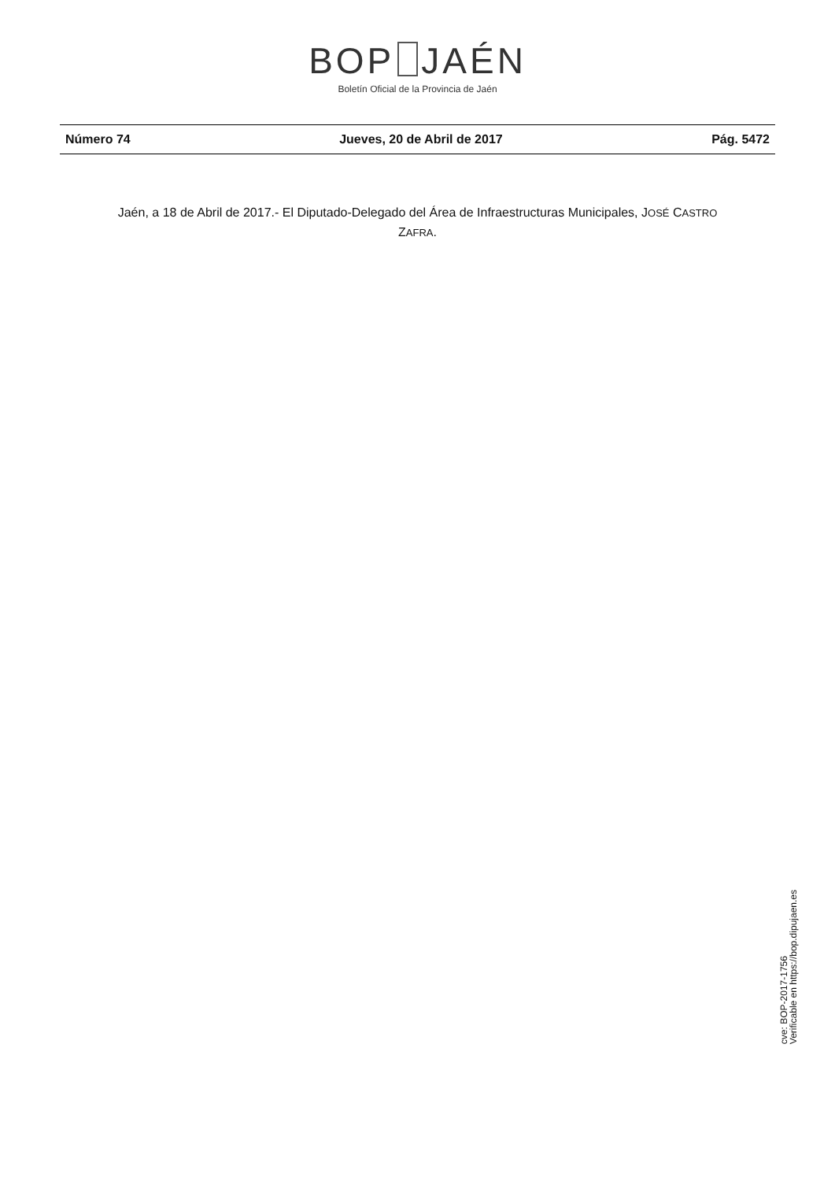BOP JAÉN
Boletín Oficial de la Provincia de Jaén
Número 74 Jueves, 20 de Abril de 2017 Pág. 5472
Jaén, a 18 de Abril de 2017.- El Diputado-Delegado del Área de Infraestructuras Municipales, JOSÉ CASTRO
ZAFRA.
cve: BOP-2017-1756
Verificable en https://bop.dipujaen.es